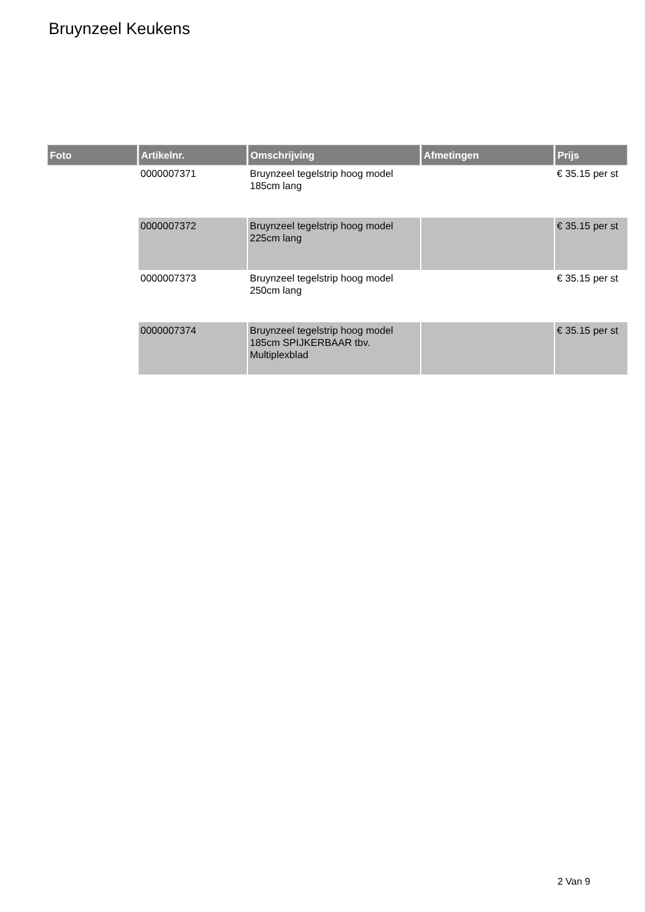Bruynzeel Keukens
| Foto | Artikelnr. | Omschrijving | Afmetingen | Prijs |
| --- | --- | --- | --- | --- |
| | 0000007371 | Bruynzeel tegelstrip hoog model 185cm lang | | € 35.15 per st |
| | 0000007372 | Bruynzeel tegelstrip hoog model 225cm lang | | € 35.15 per st |
| | 0000007373 | Bruynzeel tegelstrip hoog model 250cm lang | | € 35.15 per st |
| | 0000007374 | Bruynzeel tegelstrip hoog model 185cm SPIJKERBAAR tbv. Multiplexblad | | € 35.15 per st |
2 Van 9